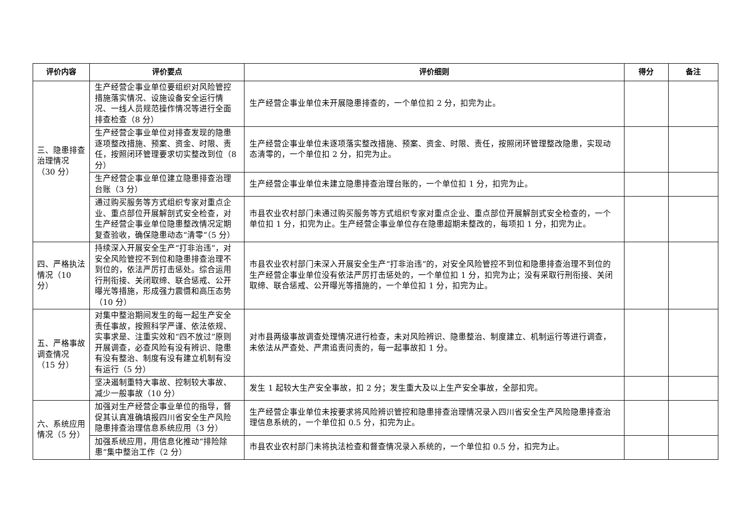| 评价内容 | 评价要点 | 评价细则 | 得分 | 备注 |
| --- | --- | --- | --- | --- |
| 三、隐患排查治理情况（30 分） | 生产经营企事业单位要组织对风险管控措施落实情况、设施设备安全运行情况、一线人员规范操作情况等进行全面排查检查（8 分） | 生产经营企事业单位未开展隐患排查的，一个单位扣 2 分，扣完为止。 | | |
| | 生产经营企事业单位对排查发现的隐患逐项整改措施、预案、资金、时限、责任，按照闭环管理要求切实整改到位（8 分） | 生产经营企事业单位未逐项落实整改措施、预案、资金、时限、责任，按照闭环管理整改隐患，实现动态清零的，一个单位扣 2 分，扣完为止。 | | |
| | 生产经营企事业单位建立隐患排查治理台账（3 分） | 生产经营企事业单位未建立隐患排查治理台账的，一个单位扣 1 分，扣完为止。 | | |
| | 通过购买服务等方式组织专家对重点企业、重点部位开展解剖式安全检查，对生产经营企事业单位隐患整改情况定期复查验收，确保隐患动态“清零”（5 分） | 市县农业农村部门未通过购买服务等方式组织专家对重点企业、重点部位开展解剖式安全检查的，一个单位扣 1 分，扣完为止。生产经营企事业单位存在隐患超期未整改的，每项扣 1 分，扣完为止。 | | |
| 四、严格执法情况（10 分） | 持续深入开展安全生产“打非治违”，对安全风险管控不到位和隐患排查治理不到位的，依法严厉打击惩处。综合运用行刑衔接、关闭取缔、联合惩戒、公开曝光等措施，形成强力震慑和高压态势（10 分） | 市县农业农村部门未深入开展安全生产“打非治违”的，对安全风险管控不到位和隐患排查治理不到位的生产经营企事业单位没有依法严厉打击惩处的，一个单位扣 1 分，扣完为止；没有采取行刑衔接、关闭取缔、联合惩戒、公开曝光等措施的，一个单位扣 1 分，扣完为止。 | | |
| 五、严格事故调查情况（15 分） | 对集中整治期间发生的每一起生产安全责任事故，按照科学严谨、依法依规、实事求是、注重实效和“四不放过”原则开展调查，必查风险有没有辨识、隐患有没有整治、制度有没有建立机制有没有运行（5 分） | 对市县两级事故调查处理情况进行检查，未对风险辨识、隐患整治、制度建立、机制运行等进行调查，未依法从严查处、严肃追责问责的，每一起事故扣 1 分。 | | |
| | 坚决遏制重特大事故、控制较大事故、减少一般事故（10 分） | 发生 1 起较大生产安全事故，扣 2 分；发生重大及以上生产安全事故，全部扣完。 | | |
| 六、系统应用情况（5 分） | 加强对生产经营企事业单位的指导，督促其认真准确填报四川省安全生产风险隐患排查治理信息系统应用（3 分） | 生产经营企事业单位未按要求将风险辨识管控和隐患排查治理情况录入四川省安全生产风险隐患排查治理信息系统的，一个单位扣 0.5 分，扣完为止。 | | |
| | 加强系统应用，用信息化推动“排险除患”集中整治工作（2 分） | 市县农业农村部门未将执法检查和督查情况录入系统的，一个单位扣 0.5 分，扣完为止。 | | |